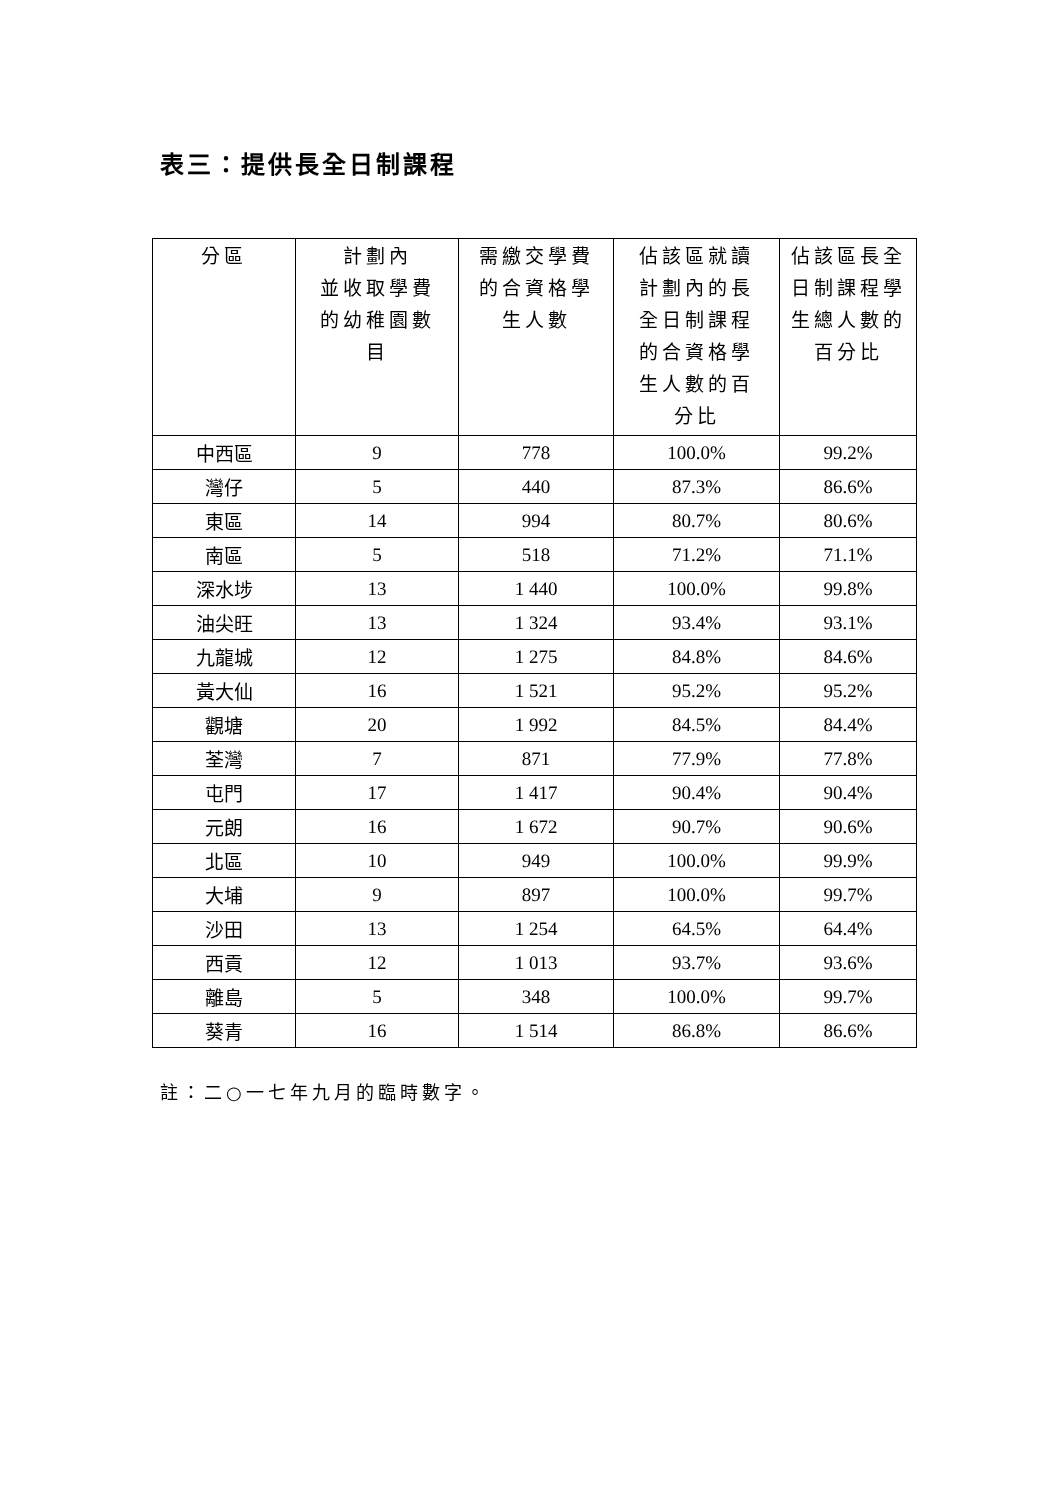表三：提供長全日制課程
| 分區 | 計劃內 並收取學費 的幼稚園數 目 | 需繳交學費 的合資格學 生人數 | 佔該區就讀 計劃內的長 全日制課程 的合資格學 生人數的百 分比 | 佔該區長全 日制課程學 生總人數的 百分比 |
| --- | --- | --- | --- | --- |
| 中西區 | 9 | 778 | 100.0% | 99.2% |
| 灣仔 | 5 | 440 | 87.3% | 86.6% |
| 東區 | 14 | 994 | 80.7% | 80.6% |
| 南區 | 5 | 518 | 71.2% | 71.1% |
| 深水埗 | 13 | 1 440 | 100.0% | 99.8% |
| 油尖旺 | 13 | 1 324 | 93.4% | 93.1% |
| 九龍城 | 12 | 1 275 | 84.8% | 84.6% |
| 黃大仙 | 16 | 1 521 | 95.2% | 95.2% |
| 觀塘 | 20 | 1 992 | 84.5% | 84.4% |
| 荃灣 | 7 | 871 | 77.9% | 77.8% |
| 屯門 | 17 | 1 417 | 90.4% | 90.4% |
| 元朗 | 16 | 1 672 | 90.7% | 90.6% |
| 北區 | 10 | 949 | 100.0% | 99.9% |
| 大埔 | 9 | 897 | 100.0% | 99.7% |
| 沙田 | 13 | 1 254 | 64.5% | 64.4% |
| 西貢 | 12 | 1 013 | 93.7% | 93.6% |
| 離島 | 5 | 348 | 100.0% | 99.7% |
| 葵青 | 16 | 1 514 | 86.8% | 86.6% |
註：二○一七年九月的臨時數字。